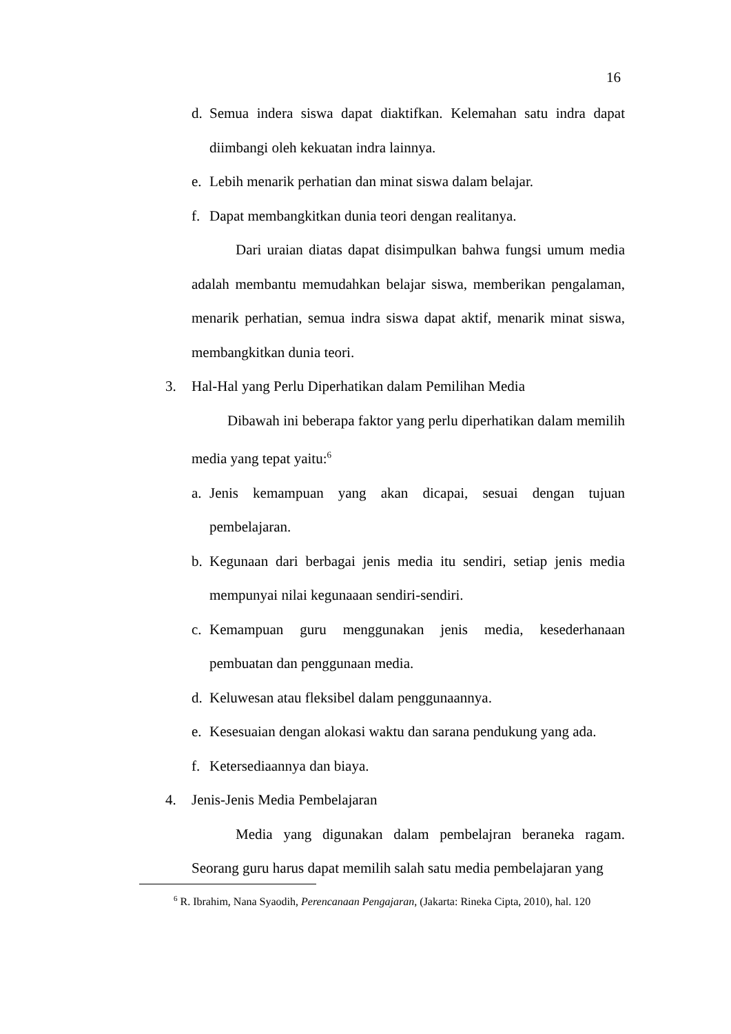16
d. Semua indera siswa dapat diaktifkan. Kelemahan satu indra dapat diimbangi oleh kekuatan indra lainnya.
e. Lebih menarik perhatian dan minat siswa dalam belajar.
f. Dapat membangkitkan dunia teori dengan realitanya.
Dari uraian diatas dapat disimpulkan bahwa fungsi umum media adalah membantu memudahkan belajar siswa, memberikan pengalaman, menarik perhatian, semua indra siswa dapat aktif, menarik minat siswa, membangkitkan dunia teori.
3. Hal-Hal yang Perlu Diperhatikan dalam Pemilihan Media
Dibawah ini beberapa faktor yang perlu diperhatikan dalam memilih media yang tepat yaitu:<sup>6</sup>
a. Jenis kemampuan yang akan dicapai, sesuai dengan tujuan pembelajaran.
b. Kegunaan dari berbagai jenis media itu sendiri, setiap jenis media mempunyai nilai kegunaaan sendiri-sendiri.
c. Kemampuan guru menggunakan jenis media, kesederhanaan pembuatan dan penggunaan media.
d. Keluwesan atau fleksibel dalam penggunaannya.
e. Kesesuaian dengan alokasi waktu dan sarana pendukung yang ada.
f. Ketersediaannya dan biaya.
4. Jenis-Jenis Media Pembelajaran
Media yang digunakan dalam pembelajran beraneka ragam. Seorang guru harus dapat memilih salah satu media pembelajaran yang
<sup>6</sup> R. Ibrahim, Nana Syaodih, Perencanaan Pengajaran, (Jakarta: Rineka Cipta, 2010), hal. 120